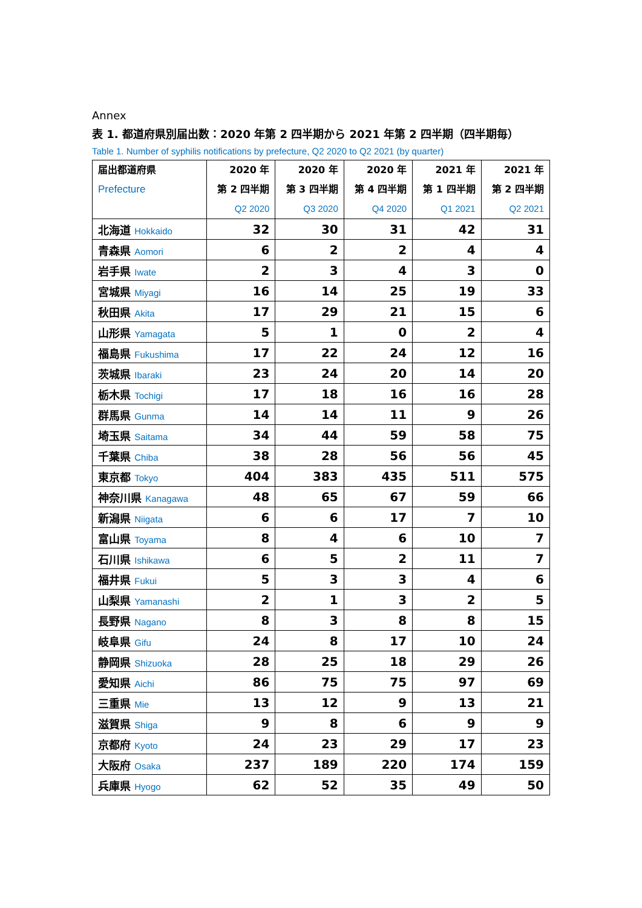Annex
表 1. 都道府県別届出数：2020 年第 2 四半期から 2021 年第 2 四半期（四半期毎）
Table 1. Number of syphilis notifications by prefecture, Q2 2020 to Q2 2021 (by quarter)
| 届出都道府県 Prefecture | 2020 年 第 2 四半期 Q2 2020 | 2020 年 第 3 四半期 Q3 2020 | 2020 年 第 4 四半期 Q4 2020 | 2021 年 第 1 四半期 Q1 2021 | 2021 年 第 2 四半期 Q2 2021 |
| --- | --- | --- | --- | --- | --- |
| 北海道 Hokkaido | 32 | 30 | 31 | 42 | 31 |
| 青森県 Aomori | 6 | 2 | 2 | 4 | 4 |
| 岩手県 Iwate | 2 | 3 | 4 | 3 | 0 |
| 宮城県 Miyagi | 16 | 14 | 25 | 19 | 33 |
| 秋田県 Akita | 17 | 29 | 21 | 15 | 6 |
| 山形県 Yamagata | 5 | 1 | 0 | 2 | 4 |
| 福島県 Fukushima | 17 | 22 | 24 | 12 | 16 |
| 茨城県 Ibaraki | 23 | 24 | 20 | 14 | 20 |
| 栃木県 Tochigi | 17 | 18 | 16 | 16 | 28 |
| 群馬県 Gunma | 14 | 14 | 11 | 9 | 26 |
| 埼玉県 Saitama | 34 | 44 | 59 | 58 | 75 |
| 千葉県 Chiba | 38 | 28 | 56 | 56 | 45 |
| 東京都 Tokyo | 404 | 383 | 435 | 511 | 575 |
| 神奈川県 Kanagawa | 48 | 65 | 67 | 59 | 66 |
| 新潟県 Niigata | 6 | 6 | 17 | 7 | 10 |
| 富山県 Toyama | 8 | 4 | 6 | 10 | 7 |
| 石川県 Ishikawa | 6 | 5 | 2 | 11 | 7 |
| 福井県 Fukui | 5 | 3 | 3 | 4 | 6 |
| 山梨県 Yamanashi | 2 | 1 | 3 | 2 | 5 |
| 長野県 Nagano | 8 | 3 | 8 | 8 | 15 |
| 岐阜県 Gifu | 24 | 8 | 17 | 10 | 24 |
| 静岡県 Shizuoka | 28 | 25 | 18 | 29 | 26 |
| 愛知県 Aichi | 86 | 75 | 75 | 97 | 69 |
| 三重県 Mie | 13 | 12 | 9 | 13 | 21 |
| 滋賀県 Shiga | 9 | 8 | 6 | 9 | 9 |
| 京都府 Kyoto | 24 | 23 | 29 | 17 | 23 |
| 大阪府 Osaka | 237 | 189 | 220 | 174 | 159 |
| 兵庫県 Hyogo | 62 | 52 | 35 | 49 | 50 |